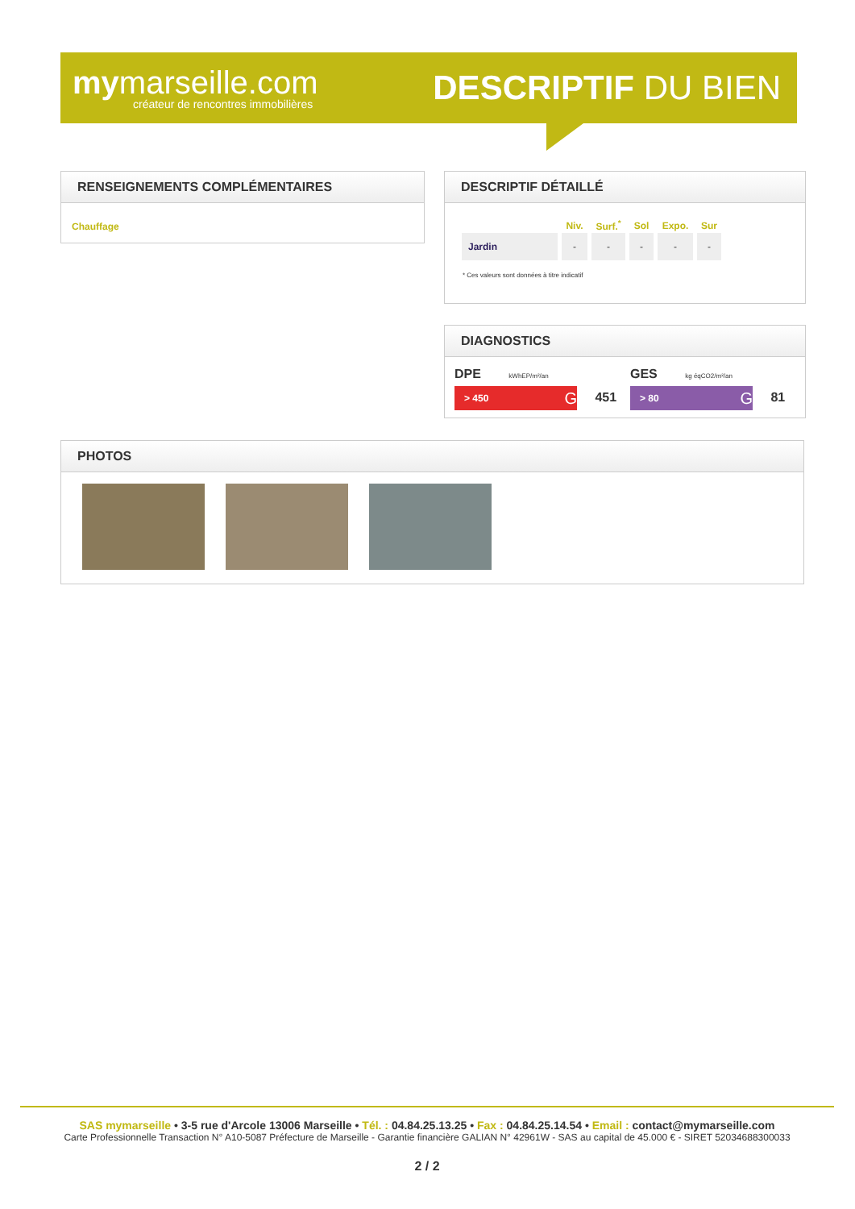mymarseille.com
créateur de rencontres immobilières
DESCRIPTIF DU BIEN
RENSEIGNEMENTS COMPLÉMENTAIRES
Chauffage
DESCRIPTIF DÉTAILLÉ
| | Niv. | Surf.<sup>*</sup> | Sol | Expo. | Sur |
| --- | --- | --- | --- | --- | --- |
| Jardin | - | - | - | - | - |
* Ces valeurs sont données à titre indicatif
DIAGNOSTICS
DPE kWhEP/m²/an
> 450 G 451
GES kg éqCO2/m²/an
> 80 G 81
PHOTOS
SAS mymarseille • 3-5 rue d'Arcole 13006 Marseille • Tél. : 04.84.25.13.25 • Fax : 04.84.25.14.54 • Email : contact@mymarseille.com
Carte Professionnelle Transaction N° A10-5087 Préfecture de Marseille - Garantie financière GALIAN N° 42961W - SAS au capital de 45.000 € - SIRET 52034688300033
2 / 2